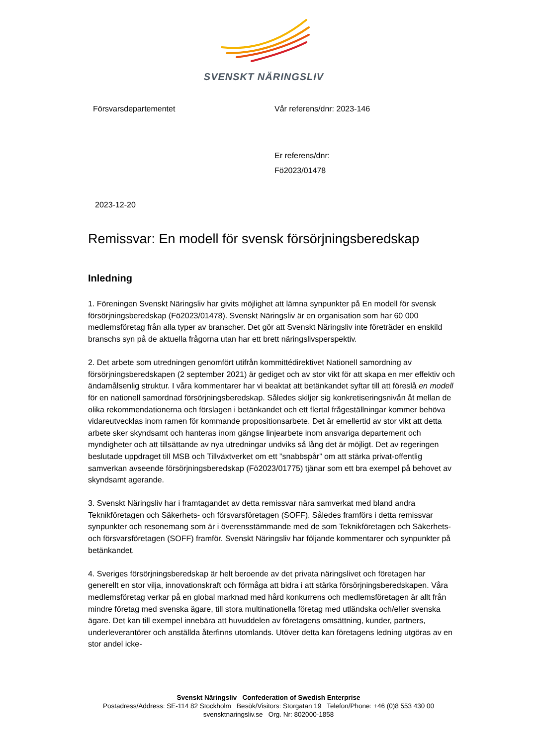SVENSKT NÄRINGSLIV
Försvarsdepartementet Vår referens/dnr: 2023-146
Er referens/dnr:
Fö2023/01478
2023-12-20
Remissvar: En modell för svensk försörjningsberedskap
Inledning
1. Föreningen Svenskt Näringsliv har givits möjlighet att lämna synpunkter på En modell för svensk försörjningsberedskap (Fö2023/01478). Svenskt Näringsliv är en organisation som har 60 000 medlemsföretag från alla typer av branscher. Det gör att Svenskt Näringsliv inte företräder en enskild branschs syn på de aktuella frågorna utan har ett brett näringslivsperspektiv.
2. Det arbete som utredningen genomfört utifrån kommittédirektivet Nationell samordning av försörjningsberedskapen (2 september 2021) är gediget och av stor vikt för att skapa en mer effektiv och ändamålsenlig struktur. I våra kommentarer har vi beaktat att betänkandet syftar till att föreslå en modell för en nationell samordnad försörjningsberedskap. Således skiljer sig konkretiseringsnivån åt mellan de olika rekommendationerna och förslagen i betänkandet och ett flertal frågeställningar kommer behöva vidareutvecklas inom ramen för kommande propositionsarbete. Det är emellertid av stor vikt att detta arbete sker skyndsamt och hanteras inom gängse linjearbete inom ansvariga departement och myndigheter och att tillsättande av nya utredningar undviks så lång det är möjligt. Det av regeringen beslutade uppdraget till MSB och Tillväxtverket om ett ”snabbspår” om att stärka privat-offentlig samverkan avseende försörjningsberedskap (Fö2023/01775) tjänar som ett bra exempel på behovet av skyndsamt agerande.
3. Svenskt Näringsliv har i framtagandet av detta remissvar nära samverkat med bland andra Teknikföretagen och Säkerhets- och försvarsföretagen (SOFF). Således framförs i detta remissvar synpunkter och resonemang som är i överensstämmande med de som Teknikföretagen och Säkerhets- och försvarsföretagen (SOFF) framför. Svenskt Näringsliv har följande kommentarer och synpunkter på betänkandet.
4. Sveriges försörjningsberedskap är helt beroende av det privata näringslivet och företagen har generellt en stor vilja, innovationskraft och förmåga att bidra i att stärka försörjningsberedskapen. Våra medlemsföretag verkar på en global marknad med hård konkurrens och medlemsföretagen är allt från mindre företag med svenska ägare, till stora multinationella företag med utländska och/eller svenska ägare. Det kan till exempel innebära att huvuddelen av företagens omsättning, kunder, partners, underleverantörer och anställda återfinns utomlands. Utöver detta kan företagens ledning utgöras av en stor andel icke-
Svenskt Näringsliv Confederation of Swedish Enterprise
Postadress/Address: SE-114 82 Stockholm Besök/Visitors: Storgatan 19 Telefon/Phone: +46 (0)8 553 430 00
svensktnaringsliv.se Org. Nr: 802000-1858